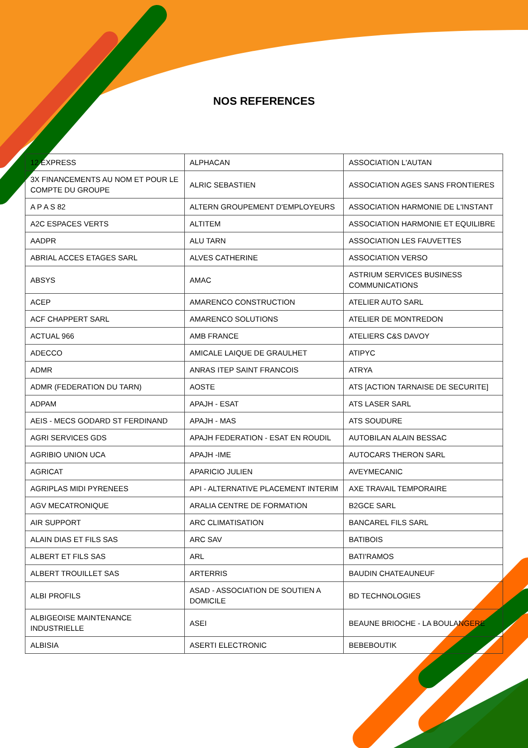NOS REFERENCES
| 12 EXPRESS | ALPHACAN | ASSOCIATION L'AUTAN |
| 3X FINANCEMENTS AU NOM ET POUR LE COMPTE DU GROUPE | ALRIC SEBASTIEN | ASSOCIATION AGES SANS FRONTIERES |
| A P A S 82 | ALTERN GROUPEMENT D'EMPLOYEURS | ASSOCIATION HARMONIE DE L'INSTANT |
| A2C ESPACES VERTS | ALTITEM | ASSOCIATION HARMONIE ET EQUILIBRE |
| AADPR | ALU TARN | ASSOCIATION LES FAUVETTES |
| ABRIAL ACCES ETAGES SARL | ALVES CATHERINE | ASSOCIATION VERSO |
| ABSYS | AMAC | ASTRIUM SERVICES BUSINESS COMMUNICATIONS |
| ACEP | AMARENCO CONSTRUCTION | ATELIER AUTO SARL |
| ACF CHAPPERT SARL | AMARENCO SOLUTIONS | ATELIER DE MONTREDON |
| ACTUAL 966 | AMB FRANCE | ATELIERS C&S DAVOY |
| ADECCO | AMICALE LAIQUE DE GRAULHET | ATIPYC |
| ADMR | ANRAS ITEP SAINT FRANCOIS | ATRYA |
| ADMR (FEDERATION DU TARN) | AOSTE | ATS [ACTION TARNAISE DE SECURITE] |
| ADPAM | APAJH - ESAT | ATS LASER SARL |
| AEIS - MECS GODARD ST FERDINAND | APAJH - MAS | ATS SOUDURE |
| AGRI SERVICES GDS | APAJH FEDERATION - ESAT EN ROUDIL | AUTOBILAN ALAIN BESSAC |
| AGRIBIO UNION UCA | APAJH -IME | AUTOCARS THERON SARL |
| AGRICAT | APARICIO JULIEN | AVEYMECANIC |
| AGRIPLAS MIDI PYRENEES | API - ALTERNATIVE PLACEMENT INTERIM | AXE TRAVAIL TEMPORAIRE |
| AGV MECATRONIQUE | ARALIA CENTRE DE FORMATION | B2GCE SARL |
| AIR SUPPORT | ARC CLIMATISATION | BANCAREL FILS SARL |
| ALAIN DIAS ET FILS SAS | ARC SAV | BATIBOIS |
| ALBERT ET FILS SAS | ARL | BATI'RAMOS |
| ALBERT TROUILLET SAS | ARTERRIS | BAUDIN CHATEAUNEUF |
| ALBI PROFILS | ASAD - ASSOCIATION DE SOUTIEN A DOMICILE | BD TECHNOLOGIES |
| ALBIGEOISE MAINTENANCE INDUSTRIELLE | ASEI | BEAUNE BRIOCHE - LA BOULANGERE |
| ALBISIA | ASERTI ELECTRONIC | BEBEBOUTIK |